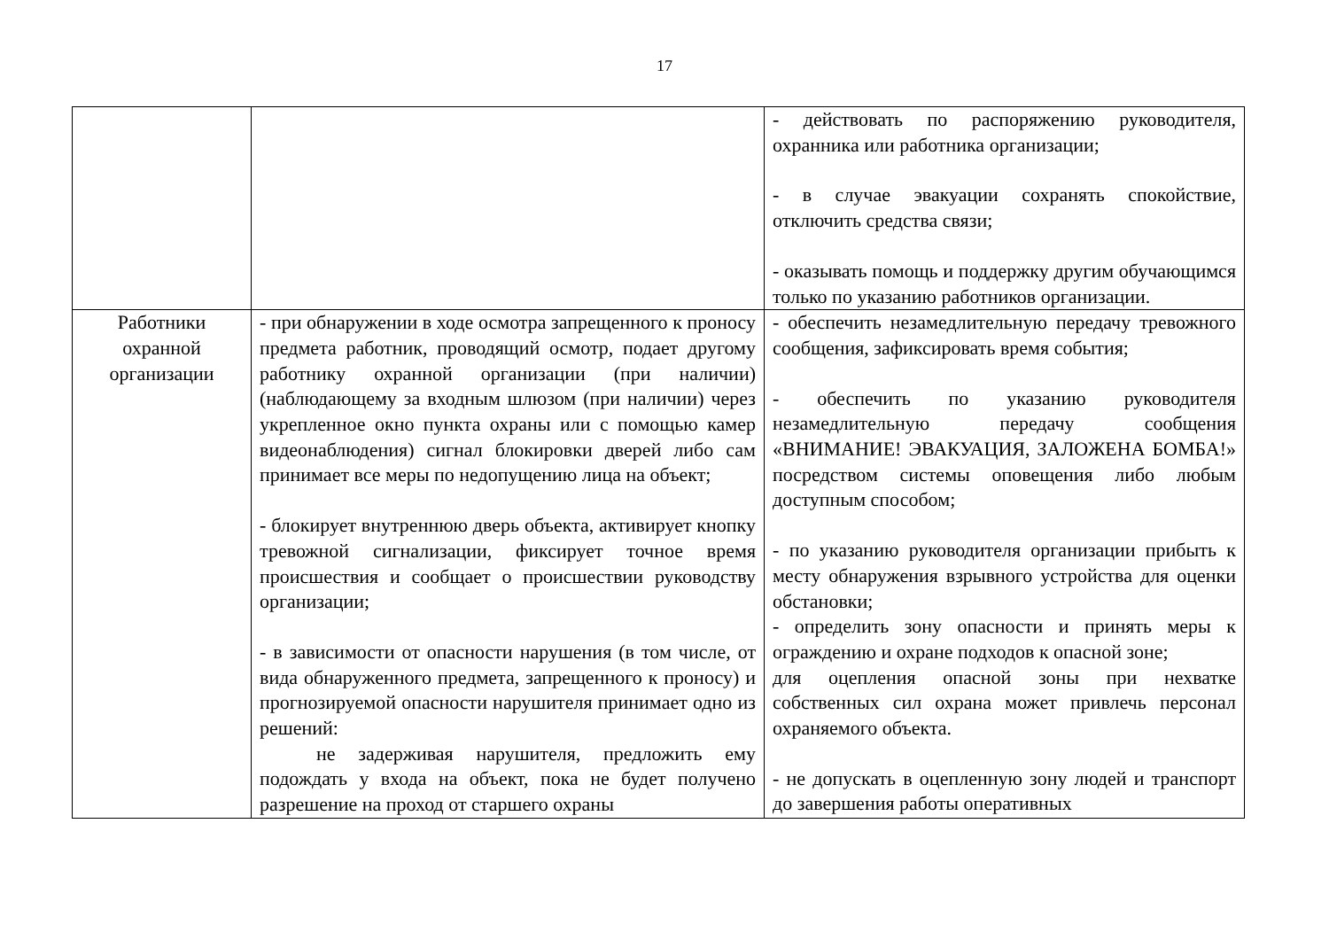17
| | | - действовать по распоряжению руководителя, охранника или работника организации; - в случае эвакуации сохранять спокойствие, отключить средства связи; - оказывать помощь и поддержку другим обучающимся только по указанию работников организации. |
| Работники охранной организации | - при обнаружении в ходе осмотра запрещенного к проносу предмета работник, проводящий осмотр, подает другому работнику охранной организации (при наличии) (наблюдающему за входным шлюзом (при наличии) через укрепленное окно пункта охраны или с помощью камер видеонаблюдения) сигнал блокировки дверей либо сам принимает все меры по недопущению лица на объект; - блокирует внутреннюю дверь объекта, активирует кнопку тревожной сигнализации, фиксирует точное время происшествия и сообщает о происшествии руководству организации; - в зависимости от опасности нарушения (в том числе, от вида обнаруженного предмета, запрещенного к проносу) и прогнозируемой опасности нарушителя принимает одно из решений: не задерживая нарушителя, предложить ему подождать у входа на объект, пока не будет получено разрешение на проход от старшего охраны | - обеспечить незамедлительную передачу тревожного сообщения, зафиксировать время события; - обеспечить по указанию руководителя незамедлительную передачу сообщения «ВНИМАНИЕ! ЭВАКУАЦИЯ, ЗАЛОЖЕНА БОМБА!» посредством системы оповещения либо любым доступным способом; - по указанию руководителя организации прибыть к месту обнаружения взрывного устройства для оценки обстановки; - определить зону опасности и принять меры к ограждению и охране подходов к опасной зоне; для оцепления опасной зоны при нехватке собственных сил охрана может привлечь персонал охраняемого объекта. - не допускать в оцепленную зону людей и транспорт до завершения работы оперативных |